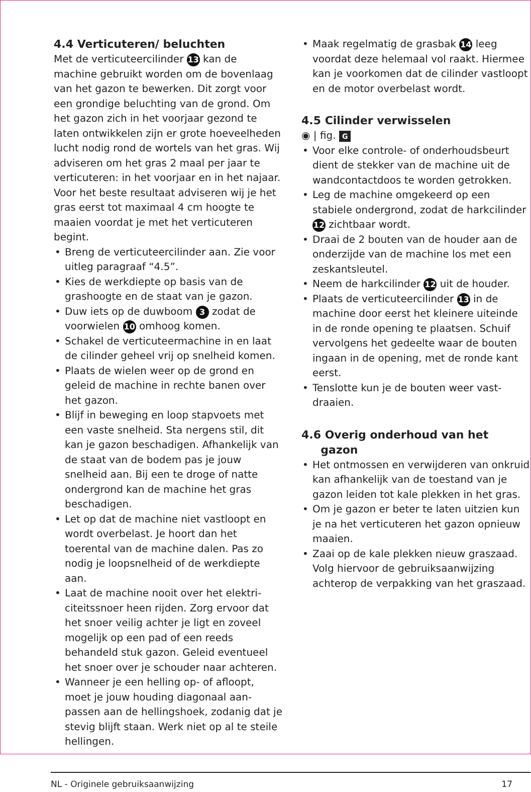4.4 Verticuteren/ beluchten
Met de verticuteercilinder 13 kan de machine gebruikt worden om de boven­laag van het gazon te bewerken. Dit zorgt voor een grondige beluchting van de grond. Om het gazon zich in het voorjaar gezond te laten ontwikkelen zijn er grote hoeveelheden lucht nodig rond de wortels van het gras. Wij adviseren om het gras 2 maal per jaar te verticuteren: in het voorjaar en in het najaar. Voor het beste resultaat adviseren wij je het gras eerst tot maximaal 4 cm hoogte te maaien voordat je met het verticuteren begint.
• Breng de verticuteercilinder aan. Zie voor uitleg paragraaf “4.5”.
• Kies de werkdiepte op basis van de grashoogte en de staat van je gazon.
• Duw iets op de duwboom 3 zodat de voorwielen 10 omhoog komen.
• Schakel de verticuteermachine in en laat de cilinder geheel vrij op snelheid komen.
• Plaats de wielen weer op de grond en geleid de machine in rechte banen over het gazon.
• Blijf in beweging en loop stapvoets met een vaste snelheid. Sta nergens stil, dit kan je gazon beschadigen. Afhankelijk van de staat van de bodem pas je jouw snelheid aan. Bij een te droge of natte ondergrond kan de machine het gras beschadigen.
• Let op dat de machine niet vastloopt en wordt overbelast. Je hoort dan het toerental van de machine dalen. Pas zo nodig je loopsnelheid of de werkdiepte aan.
• Laat de machine nooit over het elektri­citeitssnoer heen rijden. Zorg ervoor dat het snoer veilig achter je ligt en zoveel mogelijk op een pad of een reeds behandeld stuk gazon. Geleid eventueel het snoer over je schouder naar achteren.
• Wanneer je een helling op- of afloopt, moet je jouw houding diagonaal aan­passen aan de hellingshoek, zodanig dat je stevig blijft staan. Werk niet op al te steile hellingen.
• Maak regelmatig de grasbak 14 leeg voordat deze helemaal vol raakt. Hiermee kan je voorkomen dat de cilinder vastloopt en de motor overbe­last wordt.
4.5 Cilinder verwisselen
◉ | fig. G
• Voor elke controle- of onderhouds­beurt dient de stekker van de machine uit de wandcontactdoos te worden getrokken.
• Leg de machine omgekeerd op een stabiele ondergrond, zodat de harkcilinder 12 zichtbaar wordt.
• Draai de 2 bouten van de houder aan de onderzijde van de machine los met een zeskantsleutel.
• Neem de harkcilinder 12 uit de houder.
• Plaats de verticuteercilinder 13 in de machine door eerst het kleinere uit­einde in de ronde opening te plaatsen. Schuif vervolgens het gedeelte waar de bouten ingaan in de opening, met de ronde kant eerst.
• Tenslotte kun je de bouten weer vast­draaien.
4.6 Overig onderhoud van het
gazon
• Het ontmossen en verwijderen van onkruid kan afhankelijk van de toestand van je gazon leiden tot kale plekken in het gras.
• Om je gazon er beter te laten uitzien kun je na het verticuteren het gazon opnieuw maaien.
• Zaai op de kale plekken nieuw gras­zaad. Volg hiervoor de gebruiksaanwij­zing achterop de verpakking van het graszaad.
NL - Originele gebruiksaanwijzing 17